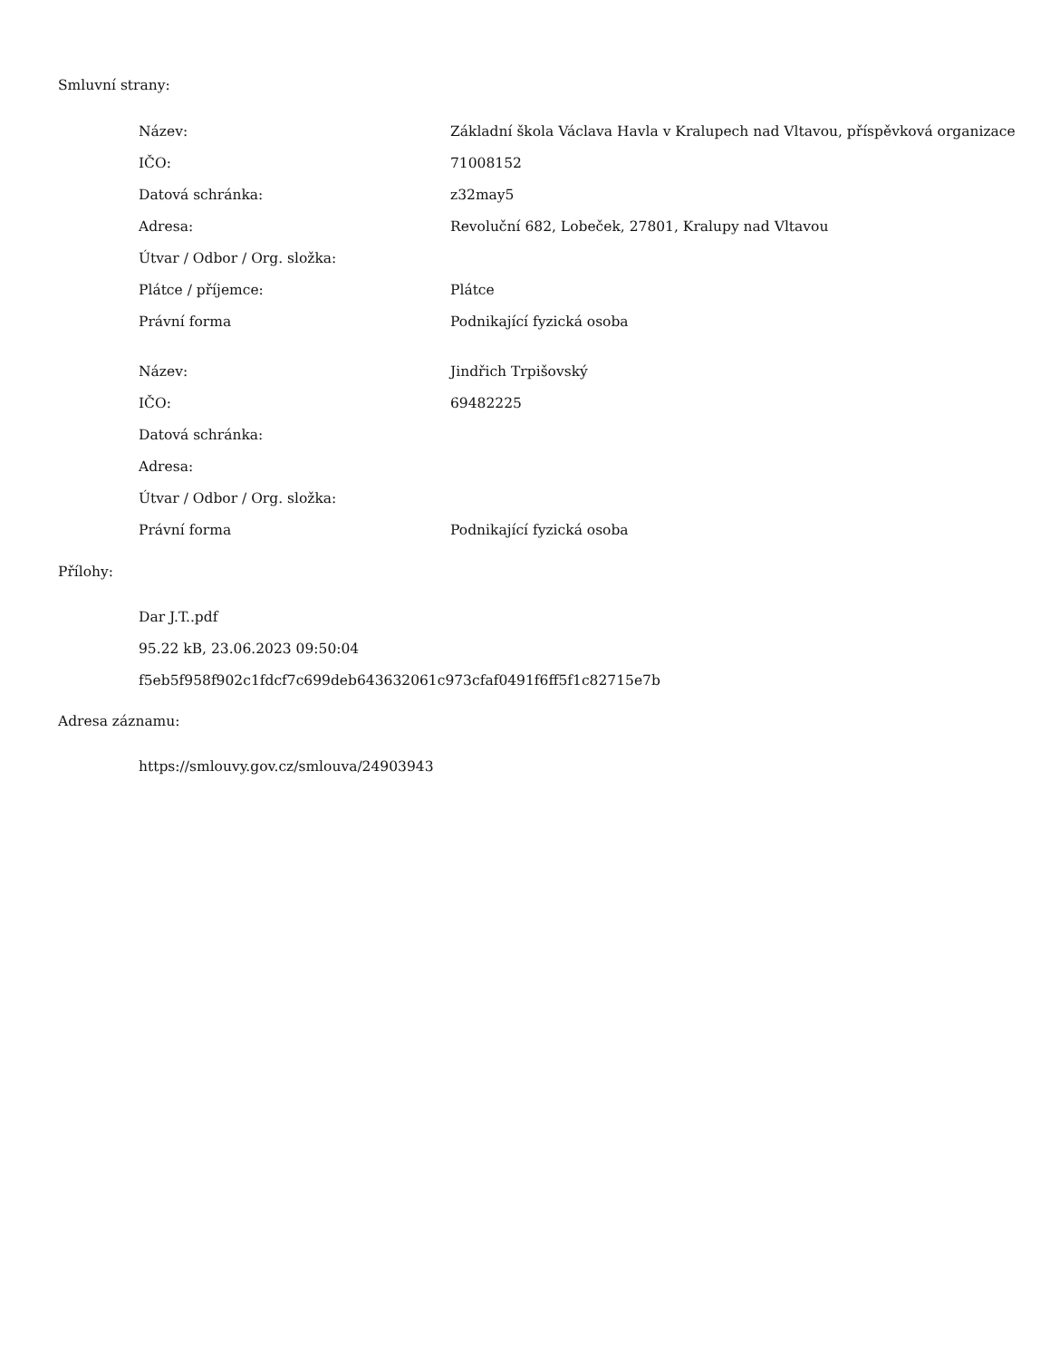Smluvní strany:
| Název: | Základní škola Václava Havla v Kralupech nad Vltavou, příspěvková organizace |
| IČO: | 71008152 |
| Datová schránka: | z32may5 |
| Adresa: | Revoluční 682, Lobeček, 27801, Kralupy nad Vltavou |
| Útvar / Odbor / Org. složka: | |
| Plátce / příjemce: | Plátce |
| Právní forma | Podnikající fyzická osoba |
| Název: | Jindřich Trpišovský |
| IČO: | 69482225 |
| Datová schránka: | |
| Adresa: | |
| Útvar / Odbor / Org. složka: | |
| Právní forma | Podnikající fyzická osoba |
Přílohy:
Dar J.T..pdf
95.22 kB, 23.06.2023 09:50:04
f5eb5f958f902c1fdcf7c699deb643632061c973cfaf0491f6ff5f1c82715e7b
Adresa záznamu:
https://smlouvy.gov.cz/smlouva/24903943